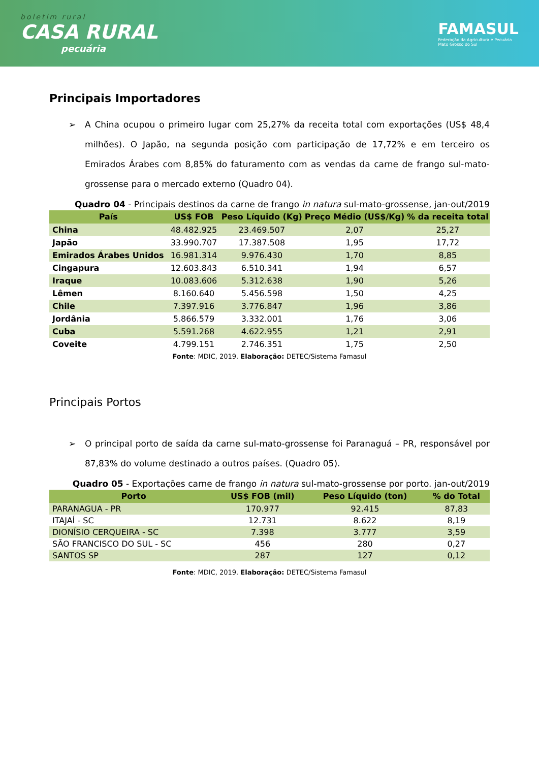boletim rural
CASA RURAL
pecuária
FAMASUL
Federação da Agricultura e Pecuária
Mato Grosso do Sul
Principais Importadores
➢ A China ocupou o primeiro lugar com 25,27% da receita total com exportações (US$ 48,4 milhões). O Japão, na segunda posição com participação de 17,72% e em terceiro os Emirados Árabes com 8,85% do faturamento com as vendas da carne de frango sul-mato-grossense para o mercado externo (Quadro 04).
Quadro 04 - Principais destinos da carne de frango in natura sul-mato-grossense, jan-out/2019
| País | US$ FOB | Peso Líquido (Kg) | Preço Médio (US$/Kg) | % da receita total |
| --- | --- | --- | --- | --- |
| China | 48.482.925 | 23.469.507 | 2,07 | 25,27 |
| Japão | 33.990.707 | 17.387.508 | 1,95 | 17,72 |
| Emirados Árabes Unidos | 16.981.314 | 9.976.430 | 1,70 | 8,85 |
| Cingapura | 12.603.843 | 6.510.341 | 1,94 | 6,57 |
| Iraque | 10.083.606 | 5.312.638 | 1,90 | 5,26 |
| Lêmen | 8.160.640 | 5.456.598 | 1,50 | 4,25 |
| Chile | 7.397.916 | 3.776.847 | 1,96 | 3,86 |
| Jordânia | 5.866.579 | 3.332.001 | 1,76 | 3,06 |
| Cuba | 5.591.268 | 4.622.955 | 1,21 | 2,91 |
| Coveite | 4.799.151 | 2.746.351 | 1,75 | 2,50 |
Fonte: MDIC, 2019. Elaboração: DETEC/Sistema Famasul
Principais Portos
➢ O principal porto de saída da carne sul-mato-grossense foi Paranaguá – PR, responsável por 87,83% do volume destinado a outros países. (Quadro 05).
Quadro 05 - Exportações carne de frango in natura sul-mato-grossense por porto. jan-out/2019
| Porto | US$ FOB (mil) | Peso Líquido (ton) | % do Total |
| --- | --- | --- | --- |
| PARANAGUA - PR | 170.977 | 92.415 | 87,83 |
| ITAJAÍ - SC | 12.731 | 8.622 | 8,19 |
| DIONÍSIO CERQUEIRA - SC | 7.398 | 3.777 | 3,59 |
| SÃO FRANCISCO DO SUL - SC | 456 | 280 | 0,27 |
| SANTOS SP | 287 | 127 | 0,12 |
Fonte: MDIC, 2019. Elaboração: DETEC/Sistema Famasul